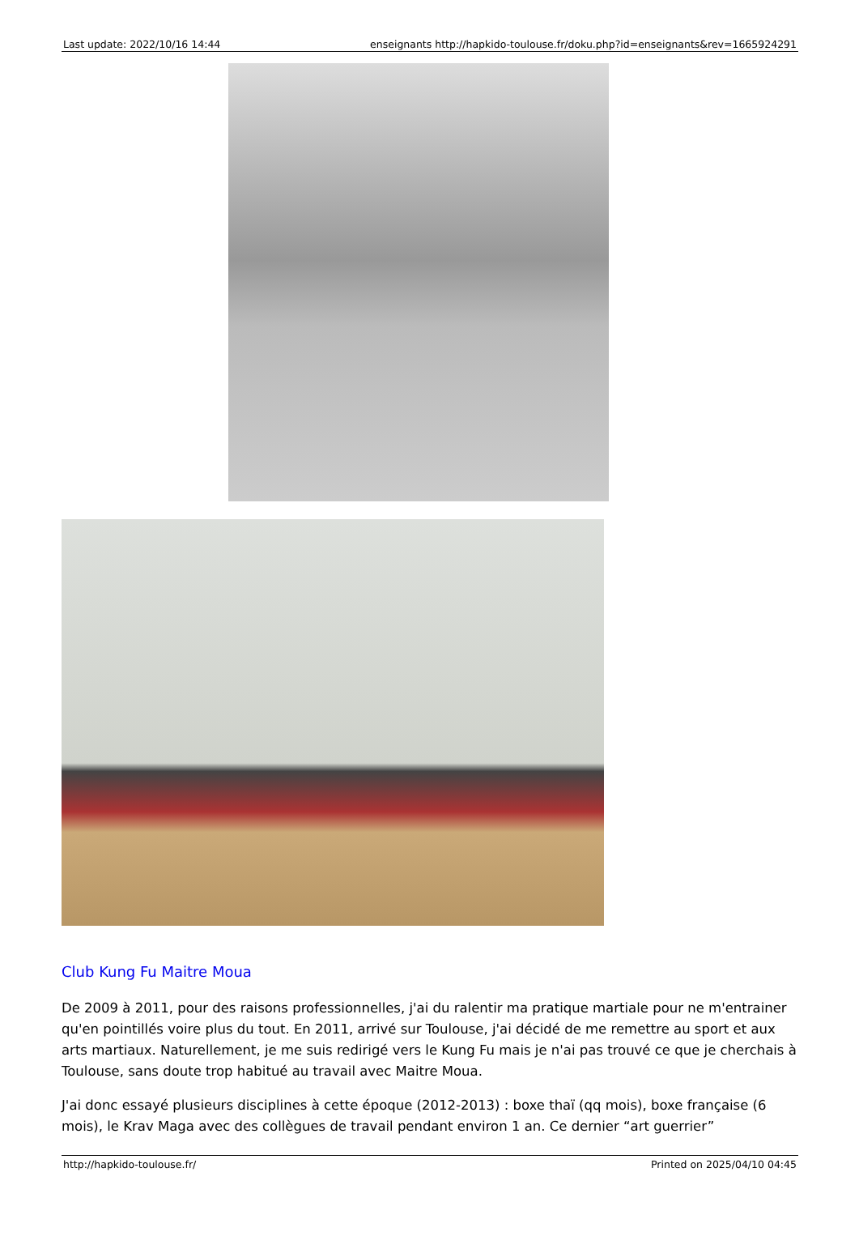| Last update: 2022/10/16 14:44 | enseignants http://hapkido-toulouse.fr/doku.php?id=enseignants&rev=1665924291 |
Club Kung Fu Maitre Moua
De 2009 à 2011, pour des raisons professionnelles, j'ai du ralentir ma pratique martiale pour ne m'entrainer qu'en pointillés voire plus du tout. En 2011, arrivé sur Toulouse, j'ai décidé de me remettre au sport et aux arts martiaux. Naturellement, je me suis redirigé vers le Kung Fu mais je n'ai pas trouvé ce que je cherchais à Toulouse, sans doute trop habitué au travail avec Maitre Moua.
J'ai donc essayé plusieurs disciplines à cette époque (2012-2013) : boxe thaï (qq mois), boxe française (6 mois), le Krav Maga avec des collègues de travail pendant environ 1 an. Ce dernier “art guerrier”
| http://hapkido-toulouse.fr/ | Printed on 2025/04/10 04:45 |